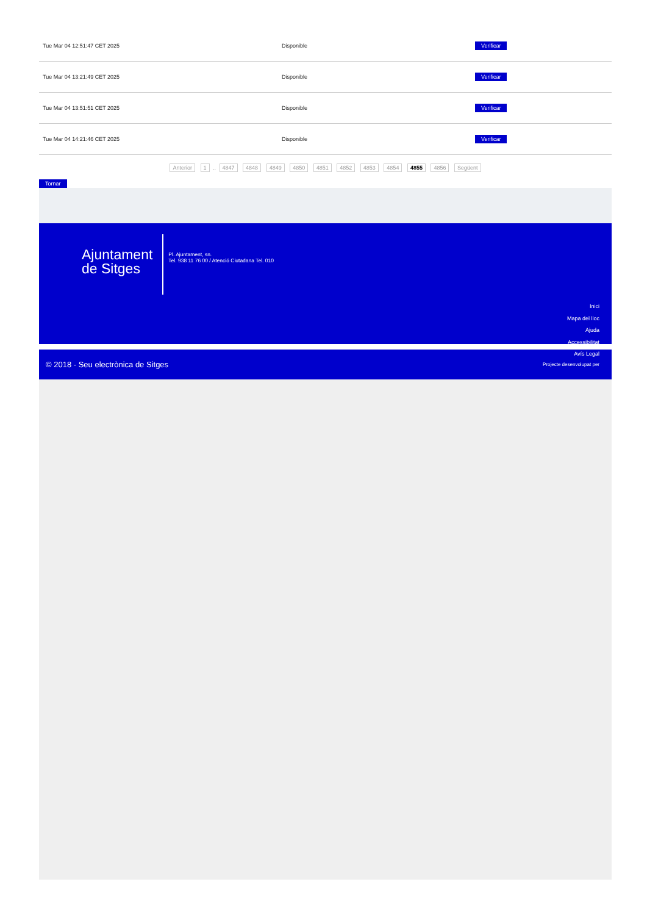| Tue Mar 04 12:51:47 CET 2025 | Disponible | Verificar |
| Tue Mar 04 13:21:49 CET 2025 | Disponible | Verificar |
| Tue Mar 04 13:51:51 CET 2025 | Disponible | Verificar |
| Tue Mar 04 14:21:46 CET 2025 | Disponible | Verificar |
Anterior 1 .. 4847 4848 4849 4850 4851 4852 4853 4854 4855 4856 Següent
Tornar
Ajuntament
de Sitges
Pl. Ajuntament, sn.
Tel. 938 11 76 00 / Atenció Ciutadana Tel. 010
Inici
Mapa del lloc
Ajuda
Accessibilitat
Avís Legal
© 2018 - Seu electrònica de Sitges Projecte desenvolupat per